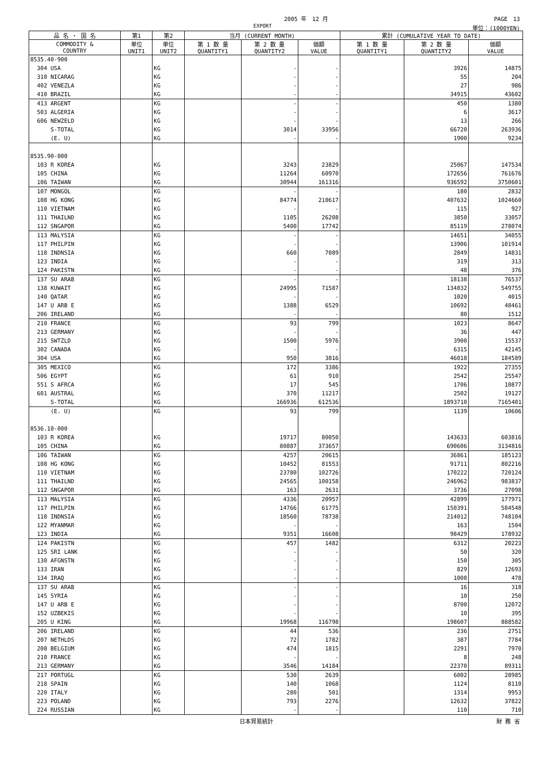2005 年　12 月 PAGE　13
EXPORT 単位：(1000YEN)
| 品 名 ・ 国 名 | 第1 | 第2 | 当月 (CURRENT MONTH) | | | 累計 (CUMULATIVE YEAR TO DATE) | | |
| --- | --- | --- | --- | --- | --- | --- | --- | --- |
| COMMODITY & COUNTRY | 単位 UNIT1 | 単位 UNIT2 | 第 1 数 量 QUANTITY1 | 第 2 数 量 QUANTITY2 | 価額 VALUE | 第 1 数 量 QUANTITY1 | 第 2 数 量 QUANTITY2 | 価額 VALUE |
| 8535.40-900 | | | | | | | | |
| 304 USA | | KG | | - | - | | 3926 | 14875 |
| 310 NICARAG | | KG | | - | - | | 55 | 204 |
| 402 VENEZLA | | KG | | - | - | | 27 | 986 |
| 410 BRAZIL | | KG | | - | - | | 34915 | 43602 |
| 413 ARGENT | | KG | | - | - | | 450 | 1380 |
| 503 ALGERIA | | KG | | - | - | | 6 | 3617 |
| 606 NEWZELD | | KG | | - | - | | 13 | 266 |
| S-TOTAL | | KG | | 3014 | 33956 | | 66720 | 263936 |
| (E. U) | | KG | | - | - | | 1900 | 9234 |
| 8535.90-000 | | | | | | | | |
| 103 R KOREA | | KG | | 3243 | 23829 | | 25067 | 147534 |
| 105 CHINA | | KG | | 11264 | 60970 | | 172656 | 761676 |
| 106 TAIWAN | | KG | | 30944 | 161316 | | 936592 | 3750601 |
| 107 MONGOL | | KG | | - | - | | 180 | 2832 |
| 108 HG KONG | | KG | | 84774 | 210617 | | 407632 | 1024660 |
| 110 VIETNAM | | KG | | - | - | | 115 | 927 |
| 111 THAILND | | KG | | 1105 | 26208 | | 3850 | 33057 |
| 112 SNGAPOR | | KG | | 5400 | 17742 | | 85119 | 278074 |
| 113 MALYSIA | | KG | | - | - | | 14651 | 34055 |
| 117 PHILPIN | | KG | | - | - | | 13906 | 101914 |
| 118 INDNSIA | | KG | | 660 | 7089 | | 2849 | 14831 |
| 123 INDIA | | KG | | - | - | | 319 | 313 |
| 124 PAKISTN | | KG | | - | - | | 48 | 376 |
| 137 SU ARAB | | KG | | - | - | | 18138 | 76537 |
| 138 KUWAIT | | KG | | 24995 | 71587 | | 134832 | 549755 |
| 140 QATAR | | KG | | - | - | | 1020 | 4015 |
| 147 U ARB E | | KG | | 1388 | 6529 | | 10692 | 48461 |
| 206 IRELAND | | KG | | - | - | | 80 | 1512 |
| 210 FRANCE | | KG | | 93 | 799 | | 1023 | 8647 |
| 213 GERMANY | | KG | | - | - | | 36 | 447 |
| 215 SWTZLD | | KG | | 1500 | 5976 | | 3900 | 15537 |
| 302 CANADA | | KG | | - | - | | 6315 | 42145 |
| 304 USA | | KG | | 950 | 3816 | | 46018 | 184589 |
| 305 MEXICO | | KG | | 172 | 3386 | | 1922 | 27355 |
| 506 EGYPT | | KG | | 61 | 910 | | 2542 | 25547 |
| 551 S AFRCA | | KG | | 17 | 545 | | 1706 | 10877 |
| 601 AUSTRAL | | KG | | 370 | 11217 | | 2502 | 19127 |
| S-TOTAL | | KG | | 166936 | 612536 | | 1893710 | 7165401 |
| (E. U) | | KG | | 93 | 799 | | 1139 | 10606 |
| 8536.10-000 | | | | | | | | |
| 103 R KOREA | | KG | | 19717 | 80050 | | 143633 | 603816 |
| 105 CHINA | | KG | | 80887 | 373657 | | 690606 | 3134816 |
| 106 TAIWAN | | KG | | 4257 | 20615 | | 36861 | 185123 |
| 108 HG KONG | | KG | | 10452 | 81553 | | 91711 | 802216 |
| 110 VIETNAM | | KG | | 23780 | 102726 | | 170222 | 720124 |
| 111 THAILND | | KG | | 24565 | 100158 | | 246962 | 983837 |
| 112 SNGAPOR | | KG | | 163 | 2631 | | 3736 | 27098 |
| 113 MALYSIA | | KG | | 4336 | 20957 | | 42899 | 177971 |
| 117 PHILPIN | | KG | | 14766 | 61775 | | 150391 | 584548 |
| 118 INDNSIA | | KG | | 18560 | 78738 | | 214012 | 748104 |
| 122 MYANMAR | | KG | | - | - | | 163 | 1504 |
| 123 INDIA | | KG | | 9351 | 16608 | | 98429 | 178932 |
| 124 PAKISTN | | KG | | 457 | 1482 | | 6312 | 20223 |
| 125 SRI LANK | | KG | | - | - | | 50 | 320 |
| 130 AFGNSTN | | KG | | - | - | | 150 | 305 |
| 133 IRAN | | KG | | - | - | | 829 | 12693 |
| 134 IRAQ | | KG | | - | - | | 1008 | 478 |
| 137 SU ARAB | | KG | | - | - | | 16 | 318 |
| 145 SYRIA | | KG | | - | - | | 10 | 250 |
| 147 U ARB E | | KG | | - | - | | 8700 | 12072 |
| 152 UZBEKIS | | KG | | - | - | | 10 | 395 |
| 205 U KING | | KG | | 19968 | 116798 | | 198607 | 888582 |
| 206 IRELAND | | KG | | 44 | 536 | | 236 | 2751 |
| 207 NETHLDS | | KG | | 72 | 1782 | | 387 | 7784 |
| 208 BELGIUM | | KG | | 474 | 1815 | | 2291 | 7970 |
| 210 FRANCE | | KG | | - | - | | 8 | 248 |
| 213 GERMANY | | KG | | 3546 | 14184 | | 22370 | 89311 |
| 217 PORTUGL | | KG | | 530 | 2639 | | 6002 | 28985 |
| 218 SPAIN | | KG | | 140 | 1068 | | 1124 | 8110 |
| 220 ITALY | | KG | | 280 | 501 | | 1314 | 9953 |
| 223 POLAND | | KG | | 793 | 2276 | | 12632 | 37822 |
| 224 RUSSIAN | | KG | | - | - | | 110 | 710 |
日本貿易統計 財 務 省